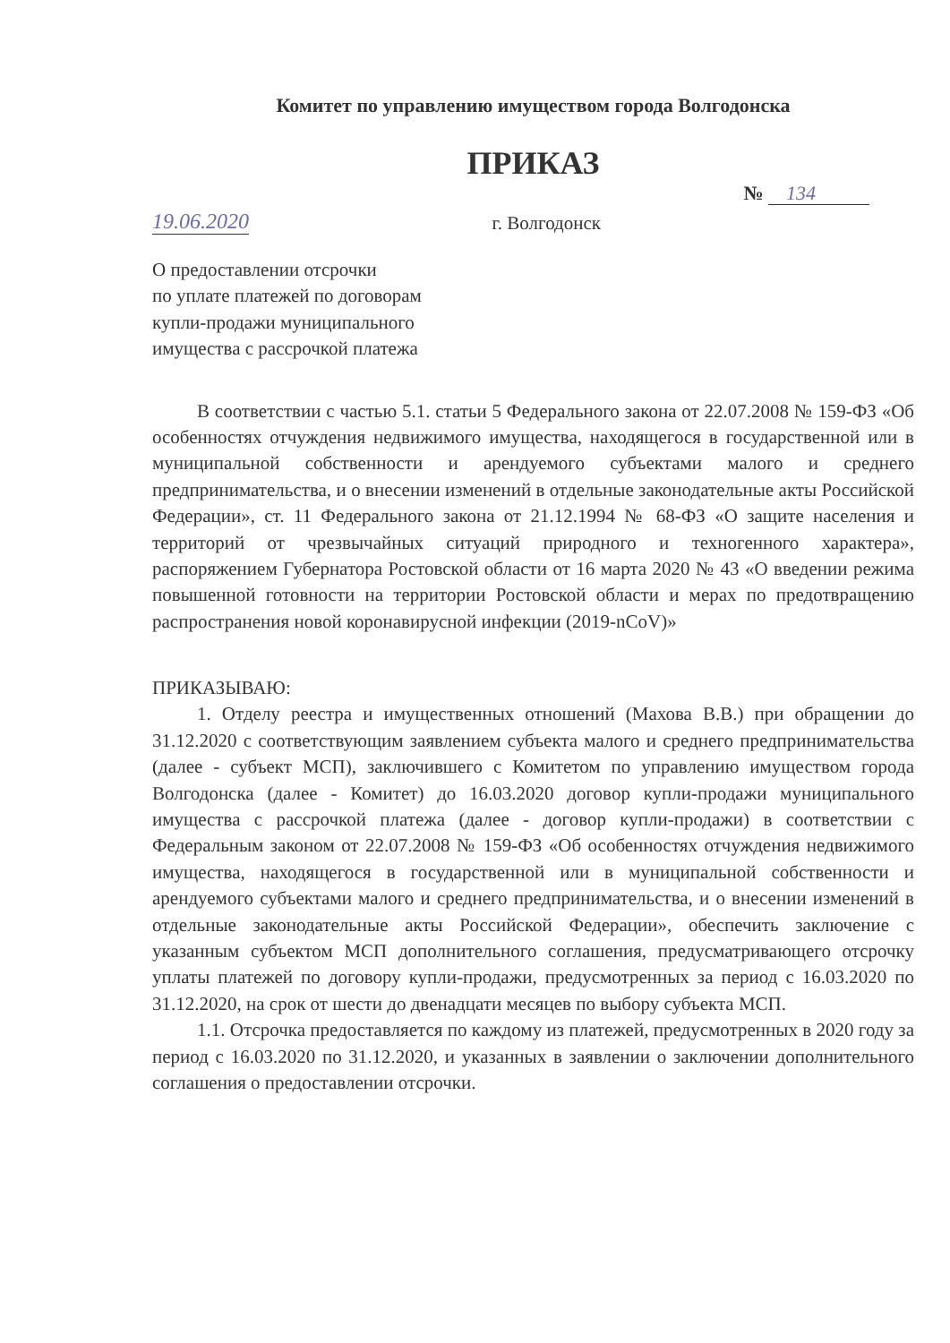Комитет по управлению имуществом города Волгодонска
ПРИКАЗ
№ 134
19.06.2020 г. Волгодонск
О предоставлении отсрочки
по уплате платежей по договорам
купли-продажи муниципального
имущества с рассрочкой платежа
В соответствии с частью 5.1. статьи 5 Федерального закона от 22.07.2008 № 159-ФЗ «Об особенностях отчуждения недвижимого имущества, находящегося в государственной или в муниципальной собственности и арендуемого субъектами малого и среднего предпринимательства, и о внесении изменений в отдельные законодательные акты Российской Федерации», ст. 11 Федерального закона от 21.12.1994 № 68-ФЗ «О защите населения и территорий от чрезвычайных ситуаций природного и техногенного характера», распоряжением Губернатора Ростовской области от 16 марта 2020 № 43 «О введении режима повышенной готовности на территории Ростовской области и мерах по предотвращению распространения новой коронавирусной инфекции (2019-nCoV)»
ПРИКАЗЫВАЮ:
1. Отделу реестра и имущественных отношений (Махова В.В.) при обращении до 31.12.2020 с соответствующим заявлением субъекта малого и среднего предпринимательства (далее - субъект МСП), заключившего с Комитетом по управлению имуществом города Волгодонска (далее - Комитет) до 16.03.2020 договор купли-продажи муниципального имущества с рассрочкой платежа (далее - договор купли-продажи) в соответствии с Федеральным законом от 22.07.2008 № 159-ФЗ «Об особенностях отчуждения недвижимого имущества, находящегося в государственной или в муниципальной собственности и арендуемого субъектами малого и среднего предпринимательства, и о внесении изменений в отдельные законодательные акты Российской Федерации», обеспечить заключение с указанным субъектом МСП дополнительного соглашения, предусматривающего отсрочку уплаты платежей по договору купли-продажи, предусмотренных за период с 16.03.2020 по 31.12.2020, на срок от шести до двенадцати месяцев по выбору субъекта МСП.
1.1. Отсрочка предоставляется по каждому из платежей, предусмотренных в 2020 году за период с 16.03.2020 по 31.12.2020, и указанных в заявлении о заключении дополнительного соглашения о предоставлении отсрочки.